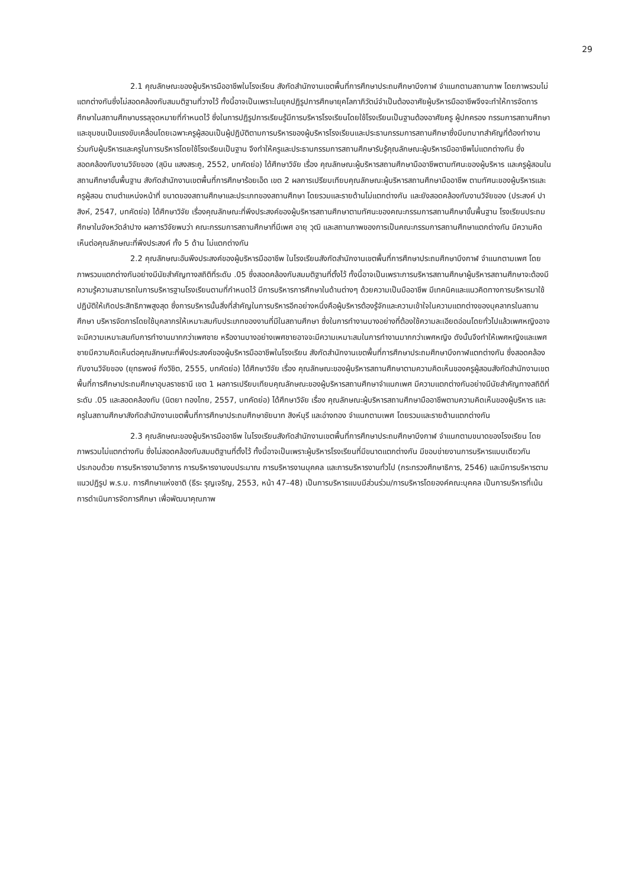29
2.1 คุณลักษณะของผู้บริหารมืออาชีพในโรงเรียน สังกัดสำนักงานเขตพื้นที่การศึกษาประถมศึกษาบึงกาฬ จำแนกตามสถานภาพ โดยภาพรวมไม่แตกต่างกันซึ่งไม่สอดคล้องกับสมมติฐานที่วางไว้ ทั้งนี้อาจเป็นเพราะในยุคปฏิรูปการศึกษายุคโลกาภิวัตน์จำเป็นต้องอาศัยผู้บริหารมืออาชีพจึงจะทำให้การจัดการศึกษาในสถานศึกษาบรรลุจุดหมายที่กำหนดไว้ ซึ่งในการปฏิรูปการเรียนรู้มีการบริหารโรงเรียนโดยใช้โรงเรียนเป็นฐานต้องอาศัยครู ผู้ปกครอง กรรมการสถานศึกษา และชุมชนเป็นแรงขับเคลื่อนโดยเฉพาะครูผู้สอนเป็นผู้ปฏิบัติตามการบริหารของผู้บริหารโรงเรียนและประธานกรรมการสถานศึกษาซึ่งมีบทบาทสำคัญที่ต้องทำงานร่วมกับผู้บริหารและครูในการบริหารโดยใช้โรงเรียนเป็นฐาน จึงทำให้ครูและประธานกรรมการสถานศึกษารับรู้คุณลักษณะผู้บริหารมืออาชีพไม่แตกต่างกัน ซึ่งสอดคล้องกับงานวิจัยของ (สุบิน แสงสระคู, 2552, บทคัดย่อ) ได้ศึกษาวิจัย เรื่อง คุณลักษณะผู้บริหารสถานศึกษามืออาชีพตามทัศนะของผู้บริหาร และครูผู้สอนในสถานศึกษาขั้นพื้นฐาน สังกัดสำนักงานเขตพื้นที่การศึกษาร้อยเอ็ด เขต 2 ผลการเปรียบเทียบคุณลักษณะผู้บริหารสถานศึกษามืออาชีพ ตามทัศนะของผู้บริหารและครูผู้สอน ตามตำแหน่งหน้าที่ ขนาดของสถานศึกษาและประเภทของสถานศึกษา โดยรวมและรายด้านไม่แตกต่างกัน และยังสอดคล้องกับงานวิจัยของ (ประสงค์ ปาสิงห์, 2547, บทคัดย่อ) ได้ศึกษาวิจัย เรื่องคุณลักษณะที่พึงประสงค์ของผู้บริหารสถานศึกษาตามทัศนะของคณะกรรมการสถานศึกษาขั้นพื้นฐาน โรงเรียนประถมศึกษาในจังหวัดลำปาง ผลการวิจัยพบว่า คณะกรรมการสถานศึกษาที่มีเพศ อายุ วุฒิ และสถานภาพของการเป็นคณะกรรมการสถานศึกษาแตกต่างกัน มีความคิดเห็นต่อคุณลักษณะที่พึงประสงค์ ทั้ง 5 ด้าน ไม่แตกต่างกัน
2.2 คุณลักษณะอันพึงประสงค์ของผู้บริหารมืออาชีพ ในโรงเรียนสังกัดสำนักงานเขตพื้นที่การศึกษาประถมศึกษาบึงกาฬ จำแนกตามเพศ โดยภาพรวมแตกต่างกันอย่างมีนัยสำคัญทางสถิติที่ระดับ .05 ซึ่งสอดคล้องกับสมมติฐานที่ตั้งไว้ ทั้งนี้อาจเป็นเพราะการบริหารสถานศึกษาผู้บริหารสถานศึกษาจะต้องมีความรู้ความสามารถในการบริหารฐานโรงเรียนตามที่กำหนดไว้ มีการบริหารการศึกษาในด้านต่างๆ ด้วยความเป็นมืออาชีพ มีเทคนิคและแนวคิดทางการบริหารมาใช้ปฏิบัติให้เกิดประสิทธิภาพสูงสุด ซึ่งการบริหารนั้นสิ่งที่สำคัญในการบริหารอีกอย่างหนึ่งคือผู้บริหารต้องรู้จักและความเข้าใจในความแตกต่างของบุคลากรในสถานศึกษา บริหารจัดการโดยใช้บุคลากรให้เหมาะสมกับประเภทของงานที่มีในสถานศึกษา ซึ่งในการทำงานบางอย่างที่ต้องใช้ความละเอียดอ่อนโดยทั่วไปแล้วเพศหญิงอาจจะมีความเหมาะสมกับการทำงานมากกว่าเพศชาย หรืองานบางอย่างเพศชายอาจจะมีความเหมาะสมในการทำงานมากกว่าเพศหญิง ดังนั้นจึงทำให้เพศหญิงและเพศชายมีความคิดเห็นต่อคุณลักษณะที่พึงประสงค์ของผู้บริหารมืออาชีพในโรงเรียน สังกัดสำนักงานเขตพื้นที่การศึกษาประถมศึกษาบึงกาฬแตกต่างกัน ซึ่งสอดคล้องกับงานวิจัยของ (ยุทธพงษ์ กิ่งวิชิต, 2555, บทคัดย่อ) ได้ศึกษาวิจัย เรื่อง คุณลักษณะของผู้บริหารสถานศึกษาตามความคิดเห็นของครูผู้สอนสังกัดสำนักงานเขตพื้นที่การศึกษาประถมศึกษาอุบลราชธานี เขต 1 ผลการเปรียบเทียบคุณลักษณะของผู้บริหารสถานศึกษาจำแนกเพศ มีความแตกต่างกันอย่างมีนัยสำคัญทางสถิติที่ระดับ .05 และสอดคล้องกับ (นิตยา ทองไทย, 2557, บทคัดย่อ) ได้ศึกษาวิจัย เรื่อง คุณลักษณะผู้บริหารสถานศึกษามืออาชีพตามความคิดเห็นของผู้บริหาร และครูในสถานศึกษาสังกัดสำนักงานเขตพื้นที่การศึกษาประถมศึกษาชัยนาท สิงห์บุรี และอ่างทอง จำแนกตามเพศ โดยรวมและรายด้านแตกต่างกัน
2.3 คุณลักษณะของผู้บริหารมืออาชีพ ในโรงเรียนสังกัดสำนักงานเขตพื้นที่การศึกษาประถมศึกษาบึงกาฬ จำแนกตามขนาดของโรงเรียน โดยภาพรวมไม่แตกต่างกัน ซึ่งไม่สอดคล้องกับสมมติฐานที่ตั้งไว้ ทั้งนี้อาจเป็นเพราะผู้บริหารโรงเรียนที่มีขนาดแตกต่างกัน มีขอบข่ายงานการบริหารแบบเดียวกัน ประกอบด้วย การบริหารงานวิชาการ การบริหารงานงบประมาณ การบริหารงานบุคคล และการบริหารงานทั่วไป (กระทรวงศึกษาธิการ, 2546) และมีการบริหารตามแนวปฏิรูป พ.ร.บ. การศึกษาแห่งชาติ (ธีระ รุญเจริญ, 2553, หน้า 47–48) เป็นการบริหารแบบมีส่วนร่วม/การบริหารโดยองค์คณะบุคคล เป็นการบริหารที่เน้นการดำเนินการจัดการศึกษา เพื่อพัฒนาคุณภาพ